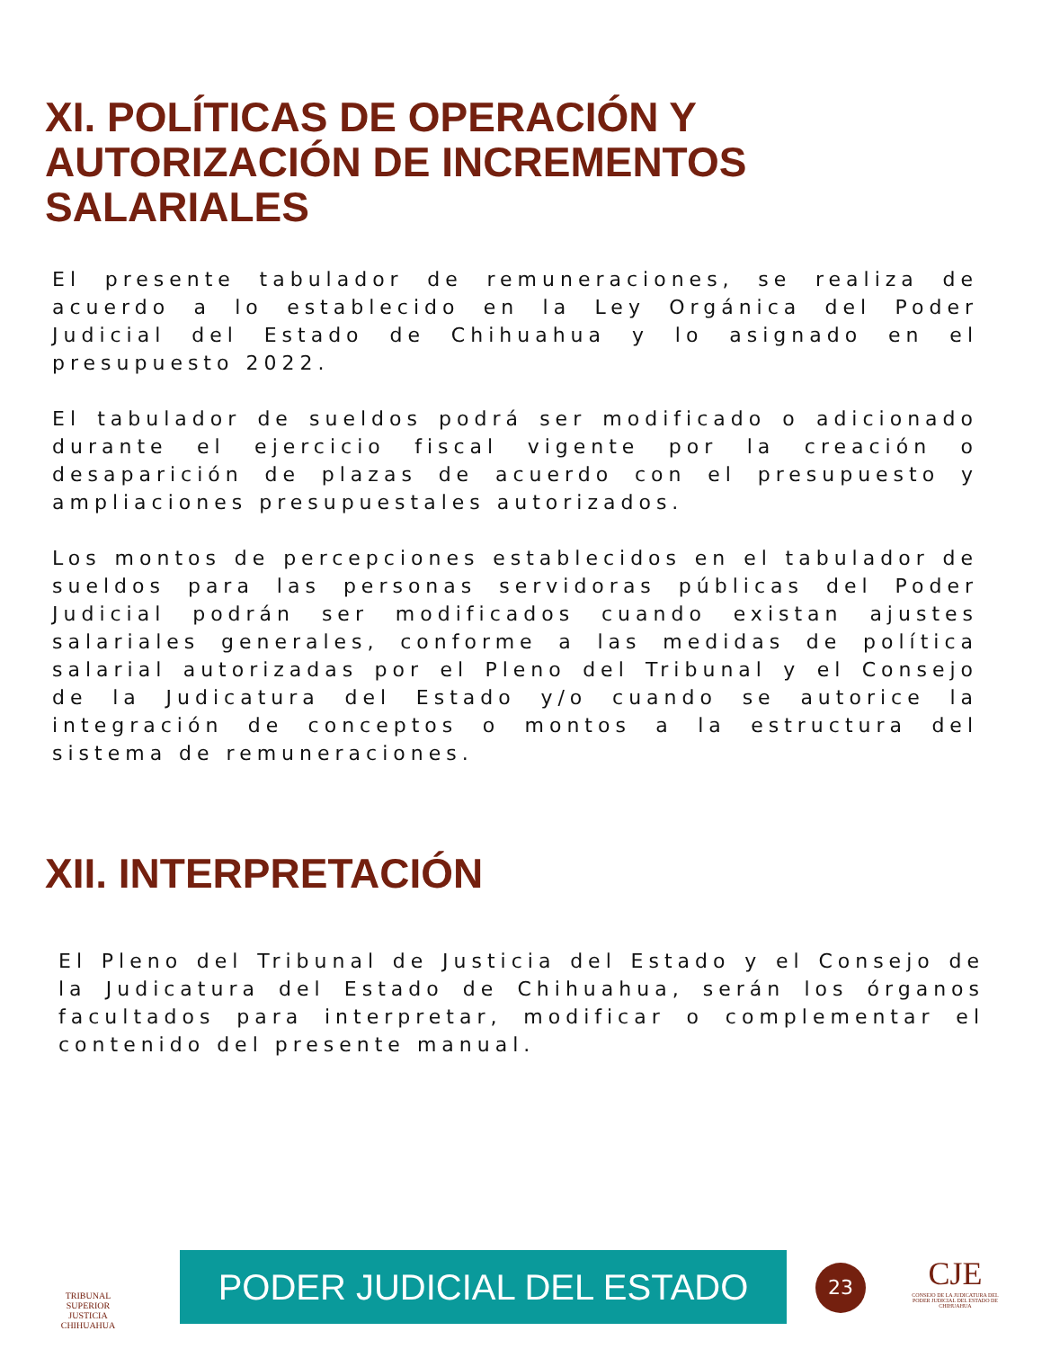XI. POLÍTICAS DE OPERACIÓN Y
AUTORIZACIÓN DE INCREMENTOS
SALARIALES
El presente tabulador de remuneraciones, se realiza de acuerdo a lo establecido en la Ley Orgánica del Poder Judicial del Estado de Chihuahua y lo asignado en el presupuesto 2022.
El tabulador de sueldos podrá ser modificado o adicionado durante el ejercicio fiscal vigente por la creación o desaparición de plazas de acuerdo con el presupuesto y ampliaciones presupuestales autorizados.
Los montos de percepciones establecidos en el tabulador de sueldos para las personas servidoras públicas del Poder Judicial podrán ser modificados cuando existan ajustes salariales generales, conforme a las medidas de política salarial autorizadas por el Pleno del Tribunal y el Consejo de la Judicatura del Estado y/o cuando se autorice la integración de conceptos o montos a la estructura del sistema de remuneraciones.
XII. INTERPRETACIÓN
El Pleno del Tribunal de Justicia del Estado y el Consejo de la Judicatura del Estado de Chihuahua, serán los órganos facultados para interpretar, modificar o complementar el contenido del presente manual.
TRIBUNAL SUPERIOR
JUSTICIA
CHIHUAHUA
PODER JUDICIAL DEL ESTADO 23
CJE
CONSEJO DE LA JUDICATURA DEL PODER JUDICIAL DEL ESTADO DE CHIHUAHUA